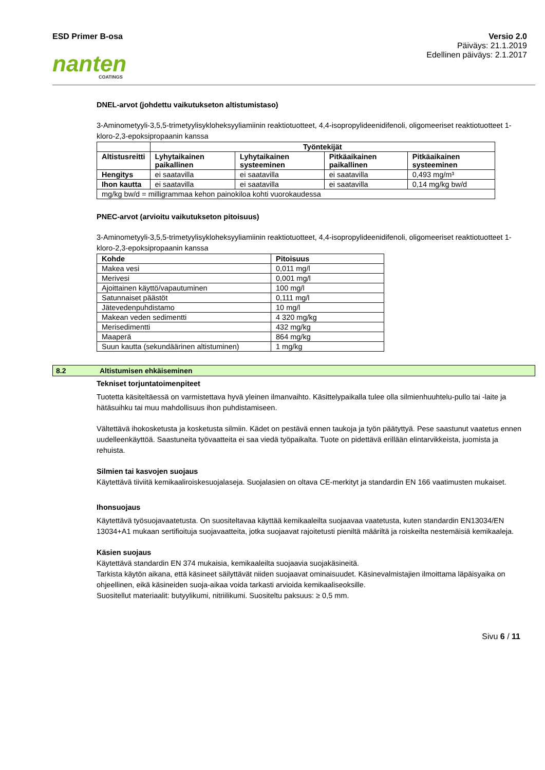ESD Primer B-osa Versio 2.0
Päiväys: 21.1.2019
Edellinen päiväys: 2.1.2017
nanten
COATINGS
DNEL-arvot (johdettu vaikutukseton altistumistaso)
3-Aminometyyli-3,5,5-trimetyylisykloheksyyliamiinin reaktiotuotteet, 4,4-isopropylideenidifenoli, oligomeeriset reaktiotuotteet 1-kloro-2,3-epoksipropaanin kanssa
| | Työntekijät | | | |
| Altistusreitti | Lyhytaikainen paikallinen | Lyhytaikainen systeeminen | Pitkäaikainen paikallinen | Pitkäaikainen systeeminen |
| Hengitys | ei saatavilla | ei saatavilla | ei saatavilla | 0,493 mg/m³ |
| Ihon kautta | ei saatavilla | ei saatavilla | ei saatavilla | 0,14 mg/kg bw/d |
| mg/kg bw/d = milligrammaa kehon painokiloa kohti vuorokaudessa | | | | |
PNEC-arvot (arvioitu vaikutukseton pitoisuus)
3-Aminometyyli-3,5,5-trimetyylisykloheksyyliamiinin reaktiotuotteet, 4,4-isopropylideenidifenoli, oligomeeriset reaktiotuotteet 1-kloro-2,3-epoksipropaanin kanssa
| Kohde | Pitoisuus |
| --- | --- |
| Makea vesi | 0,011 mg/l |
| Merivesi | 0,001 mg/l |
| Ajoittainen käyttö/vapautuminen | 100 mg/l |
| Satunnaiset päästöt | 0,111 mg/l |
| Jätevedenpuhdistamo | 10 mg/l |
| Makean veden sedimentti | 4 320 mg/kg |
| Merisedimentti | 432 mg/kg |
| Maaperä | 864 mg/kg |
| Suun kautta (sekundäärinen altistuminen) | 1 mg/kg |
8.2 Altistumisen ehkäiseminen
Tekniset torjuntatoimenpiteet
Tuotetta käsiteltäessä on varmistettava hyvä yleinen ilmanvaihto. Käsittelypaikalla tulee olla silmienhuuhtelu-pullo tai -laite ja hätäsuihku tai muu mahdollisuus ihon puhdistamiseen.
Vältettävä ihokosketusta ja kosketusta silmiin. Kädet on pestävä ennen taukoja ja työn päätyttyä. Pese saastunut vaatetus ennen uudelleenkäyttöä. Saastuneita työvaatteita ei saa viedä työpaikalta. Tuote on pidettävä erillään elintarvikkeista, juomista ja rehuista.
Silmien tai kasvojen suojaus
Käytettävä tiiviitä kemikaaliroiskesuojalaseja. Suojalasien on oltava CE-merkityt ja standardin EN 166 vaatimusten mukaiset.
Ihonsuojaus
Käytettävä työsuojavaatetusta. On suositeltavaa käyttää kemikaaleilta suojaavaa vaatetusta, kuten standardin EN13034/EN 13034+A1 mukaan sertifioituja suojavaatteita, jotka suojaavat rajoitetusti pieniltä määriltä ja roiskeilta nestemäisiä kemikaaleja.
Käsien suojaus
Käytettävä standardin EN 374 mukaisia, kemikaaleilta suojaavia suojakäsineitä.
Tarkista käytön aikana, että käsineet säilyttävät niiden suojaavat ominaisuudet. Käsinevalmistajien ilmoittama läpäisyaika on ohjeellinen, eikä käsineiden suoja-aikaa voida tarkasti arvioida kemikaaliseoksille.
Suositellut materiaalit: butyylikumi, nitriilikumi. Suositeltu paksuus: ≥ 0,5 mm.
Sivu 6 / 11